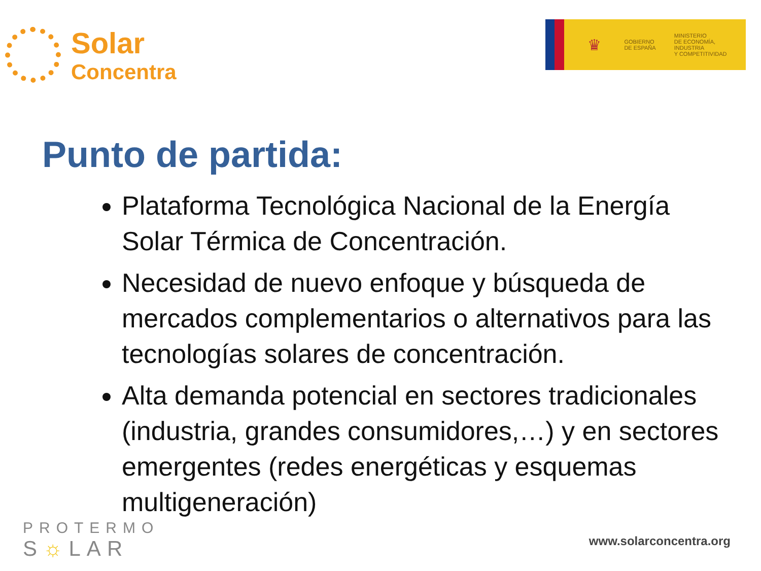Solar
Concentra
♛
GOBIERNO
DE ESPAÑA
MINISTERIO
DE ECONOMÍA, INDUSTRIA
Y COMPETITIVIDAD
Punto de partida:
Plataforma Tecnológica Nacional de la Energía Solar Térmica de Concentración.
Necesidad de nuevo enfoque y búsqueda de mercados complementarios o alternativos para las tecnologías solares de concentración.
Alta demanda potencial en sectores tradicionales (industria, grandes consumidores,…) y en sectores emergentes (redes energéticas y esquemas multigeneración)
PROTERMO
S☼LAR
www.solarconcentra.org